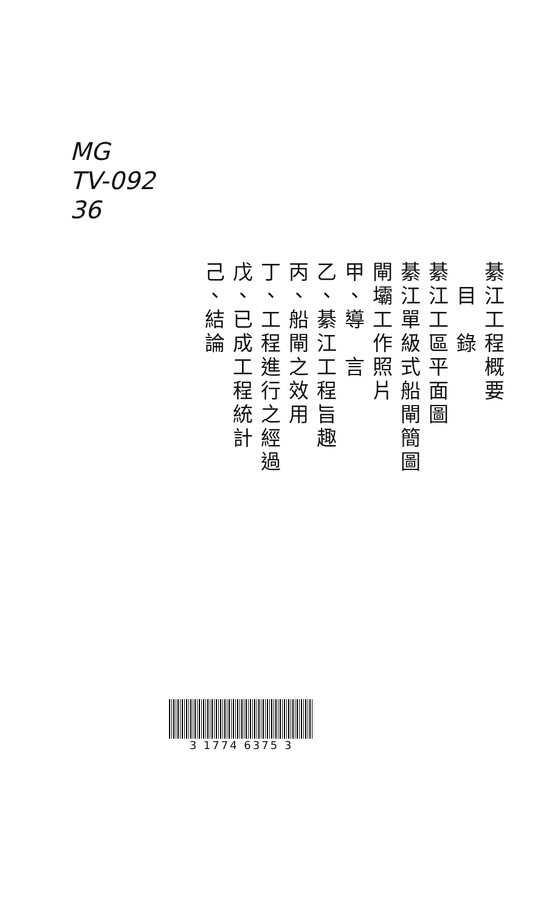MG
TV-092
36
綦江工程概要
　目　錄
綦江工區平面圖
綦江單級式船閘簡圖
閘壩工作照片
甲、導　言
乙、綦江工程旨趣
丙、船閘之效用
丁、工程進行之經過
戊、已成工程統計
己、結論
3 1774 6375 3